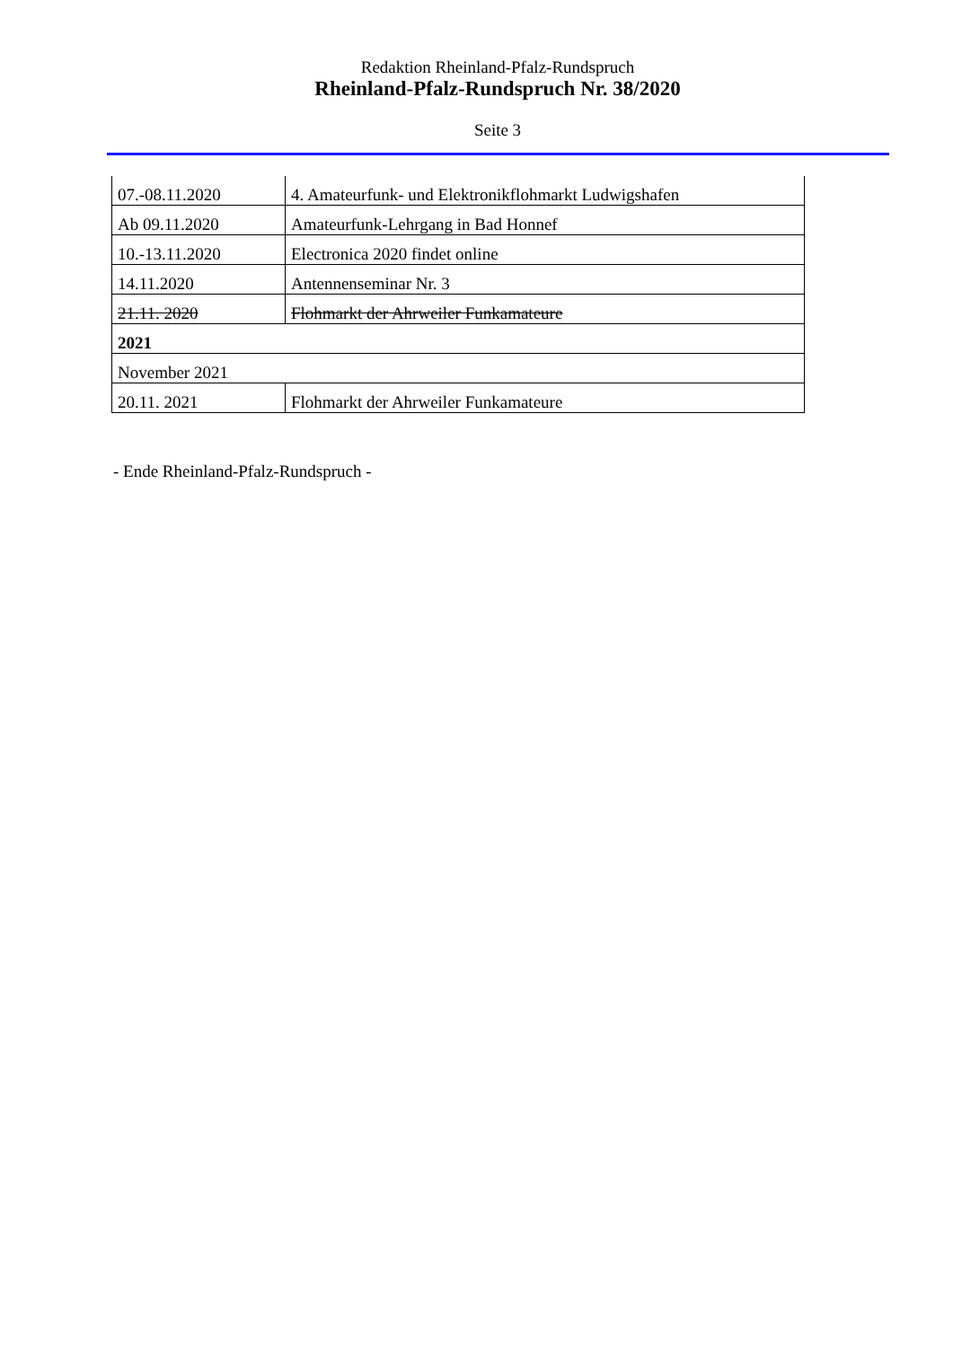Redaktion Rheinland-Pfalz-Rundspruch
Rheinland-Pfalz-Rundspruch Nr. 38/2020
Seite 3
| 07.-08.11.2020 | 4. Amateurfunk- und Elektronikflohmarkt Ludwigshafen |
| Ab 09.11.2020 | Amateurfunk-Lehrgang in Bad Honnef |
| 10.-13.11.2020 | Electronica 2020 findet online |
| 14.11.2020 | Antennenseminar Nr. 3 |
| 21.11. 2020 | Flohmarkt der Ahrweiler Funkamateure |
| 2021 | |
| November 2021 | |
| 20.11. 2021 | Flohmarkt der Ahrweiler Funkamateure |
- Ende Rheinland-Pfalz-Rundspruch -